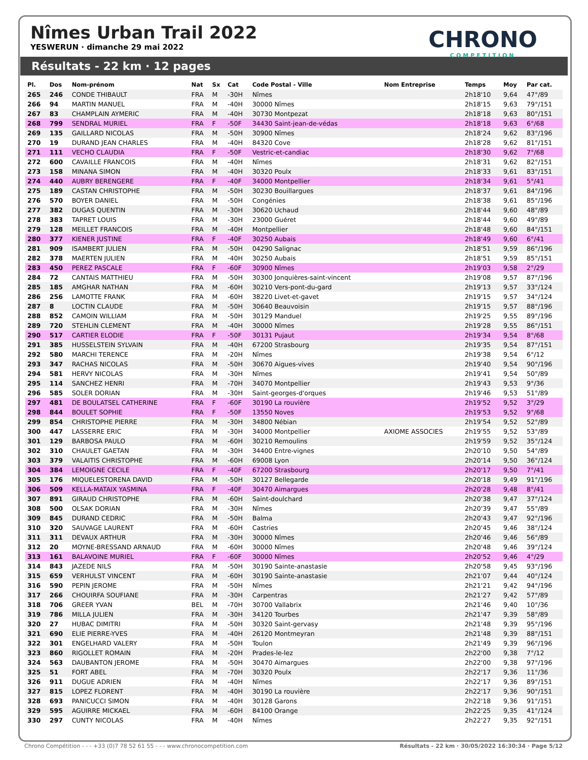Nîmes Urban Trail 2022
YESWERUN · dimanche 29 mai 2022
CHRONO
COMPETITION
Résultats - 22 km · 12 pages
| Pl. | Dos | Nom-prénom | Nat | Sx | Cat | Code Postal - Ville | Nom Entreprise | Temps | Moy | Par cat. |
| --- | --- | --- | --- | --- | --- | --- | --- | --- | --- | --- |
| 265 | 246 | CONDE THIBAULT | FRA | M | -30H | Nîmes | | 2h18'10 | 9,64 | 47°/89 |
| 266 | 94 | MARTIN MANUEL | FRA | M | -40H | 30000 Nîmes | | 2h18'15 | 9,63 | 79°/151 |
| 267 | 83 | CHAMPLAIN AYMERIC | FRA | M | -40H | 30730 Montpezat | | 2h18'18 | 9,63 | 80°/151 |
| 268 | 799 | SENDRAL MURIEL | FRA | F | -50F | 34430 Saint-jean-de-védas | | 2h18'18 | 9,63 | 6°/68 |
| 269 | 135 | GAILLARD NICOLAS | FRA | M | -50H | 30900 Nîmes | | 2h18'24 | 9,62 | 83°/196 |
| 270 | 19 | DURAND JEAN CHARLES | FRA | M | -40H | 84320 Cove | | 2h18'28 | 9,62 | 81°/151 |
| 271 | 111 | VECHO CLAUDIA | FRA | F | -50F | Vestric-et-candiac | | 2h18'30 | 9,62 | 7°/68 |
| 272 | 600 | CAVAILLE FRANCOIS | FRA | M | -40H | Nîmes | | 2h18'31 | 9,62 | 82°/151 |
| 273 | 158 | MINANA SIMON | FRA | M | -40H | 30320 Poulx | | 2h18'33 | 9,61 | 83°/151 |
| 274 | 440 | AUBRY BERENGERE | FRA | F | -40F | 34000 Montpellier | | 2h18'34 | 9,61 | 5°/41 |
| 275 | 189 | CASTAN CHRISTOPHE | FRA | M | -50H | 30230 Bouillargues | | 2h18'37 | 9,61 | 84°/196 |
| 276 | 570 | BOYER DANIEL | FRA | M | -50H | Congénies | | 2h18'38 | 9,61 | 85°/196 |
| 277 | 382 | DUGAS QUENTIN | FRA | M | -30H | 30620 Uchaud | | 2h18'44 | 9,60 | 48°/89 |
| 278 | 383 | TAPRET LOUIS | FRA | M | -30H | 23000 Guéret | | 2h18'44 | 9,60 | 49°/89 |
| 279 | 128 | MEILLET FRANCOIS | FRA | M | -40H | Montpellier | | 2h18'48 | 9,60 | 84°/151 |
| 280 | 377 | KIENER JUSTINE | FRA | F | -40F | 30250 Aubais | | 2h18'49 | 9,60 | 6°/41 |
| 281 | 909 | ISAMBERT JULIEN | FRA | M | -50H | 04290 Salignac | | 2h18'51 | 9,59 | 86°/196 |
| 282 | 378 | MAERTEN JULIEN | FRA | M | -40H | 30250 Aubais | | 2h18'51 | 9,59 | 85°/151 |
| 283 | 450 | PEREZ PASCALE | FRA | F | -60F | 30900 Nîmes | | 2h19'03 | 9,58 | 2°/29 |
| 284 | 72 | CANTAIS MATTHIEU | FRA | M | -50H | 30300 Jonquières-saint-vincent | | 2h19'08 | 9,57 | 87°/196 |
| 285 | 185 | AMGHAR NATHAN | FRA | M | -60H | 30210 Vers-pont-du-gard | | 2h19'13 | 9,57 | 33°/124 |
| 286 | 256 | LAMOTTE FRANK | FRA | M | -60H | 38220 Livet-et-gavet | | 2h19'15 | 9,57 | 34°/124 |
| 287 | 8 | LOCTIN CLAUDE | FRA | M | -50H | 30640 Beauvoisin | | 2h19'15 | 9,57 | 88°/196 |
| 288 | 852 | CAMOIN WILLIAM | FRA | M | -50H | 30129 Manduel | | 2h19'25 | 9,55 | 89°/196 |
| 289 | 720 | STEHLIN CLEMENT | FRA | M | -40H | 30000 Nîmes | | 2h19'28 | 9,55 | 86°/151 |
| 290 | 517 | CARTIER ELODIE | FRA | F | -50F | 30131 Pujaut | | 2h19'34 | 9,54 | 8°/68 |
| 291 | 385 | HUSSELSTEIN SYLVAIN | FRA | M | -40H | 67200 Strasbourg | | 2h19'35 | 9,54 | 87°/151 |
| 292 | 580 | MARCHI TERENCE | FRA | M | -20H | Nîmes | | 2h19'38 | 9,54 | 6°/12 |
| 293 | 347 | RACHAS NICOLAS | FRA | M | -50H | 30670 Aigues-vives | | 2h19'40 | 9,54 | 90°/196 |
| 294 | 581 | HERVY NICOLAS | FRA | M | -30H | Nîmes | | 2h19'41 | 9,54 | 50°/89 |
| 295 | 114 | SANCHEZ HENRI | FRA | M | -70H | 34070 Montpellier | | 2h19'43 | 9,53 | 9°/36 |
| 296 | 585 | SOLER DORIAN | FRA | M | -30H | Saint-georges-d'orques | | 2h19'46 | 9,53 | 51°/89 |
| 297 | 481 | DE BOULATSEL CATHERINE | FRA | F | -60F | 30190 La rouvière | | 2h19'52 | 9,52 | 3°/29 |
| 298 | 844 | BOULET SOPHIE | FRA | F | -50F | 13550 Noves | | 2h19'53 | 9,52 | 9°/68 |
| 299 | 854 | CHRISTOPHE PIERRE | FRA | M | -30H | 34800 Nébian | | 2h19'54 | 9,52 | 52°/89 |
| 300 | 447 | LASSERRE ERIC | FRA | M | -30H | 34000 Montpellier | AXIOME ASSOCIES | 2h19'55 | 9,52 | 53°/89 |
| 301 | 129 | BARBOSA PAULO | FRA | M | -60H | 30210 Remoulins | | 2h19'59 | 9,52 | 35°/124 |
| 302 | 310 | CHAULET GAETAN | FRA | M | -30H | 34400 Entre-vignes | | 2h20'10 | 9,50 | 54°/89 |
| 303 | 379 | VALAITIS CHRISTOPHE | FRA | M | -60H | 69008 Lyon | | 2h20'14 | 9,50 | 36°/124 |
| 304 | 384 | LEMOIGNE CECILE | FRA | F | -40F | 67200 Strasbourg | | 2h20'17 | 9,50 | 7°/41 |
| 305 | 176 | MIQUELESTORENA DAVID | FRA | M | -50H | 30127 Bellegarde | | 2h20'18 | 9,49 | 91°/196 |
| 306 | 509 | KELLA-MATAIX YASMINA | FRA | F | -40F | 30470 Aimargues | | 2h20'28 | 9,48 | 8°/41 |
| 307 | 891 | GIRAUD CHRISTOPHE | FRA | M | -60H | Saint-doulchard | | 2h20'38 | 9,47 | 37°/124 |
| 308 | 500 | OLSAK DORIAN | FRA | M | -30H | Nîmes | | 2h20'39 | 9,47 | 55°/89 |
| 309 | 845 | DURAND CEDRIC | FRA | M | -50H | Balma | | 2h20'43 | 9,47 | 92°/196 |
| 310 | 320 | SAUVAGE LAURENT | FRA | M | -60H | Castries | | 2h20'45 | 9,46 | 38°/124 |
| 311 | 311 | DEVAUX ARTHUR | FRA | M | -30H | 30000 Nîmes | | 2h20'46 | 9,46 | 56°/89 |
| 312 | 20 | MOYNE-BRESSAND ARNAUD | FRA | M | -60H | 30000 Nîmes | | 2h20'48 | 9,46 | 39°/124 |
| 313 | 161 | BALAVOINE MURIEL | FRA | F | -60F | 30000 Nîmes | | 2h20'52 | 9,46 | 4°/29 |
| 314 | 843 | JAZEDE NILS | FRA | M | -50H | 30190 Sainte-anastasie | | 2h20'58 | 9,45 | 93°/196 |
| 315 | 659 | VERHULST VINCENT | FRA | M | -60H | 30190 Sainte-anastasie | | 2h21'07 | 9,44 | 40°/124 |
| 316 | 590 | PEPIN JEROME | FRA | M | -50H | Nîmes | | 2h21'21 | 9,42 | 94°/196 |
| 317 | 266 | CHOUIRFA SOUFIANE | FRA | M | -30H | Carpentras | | 2h21'27 | 9,42 | 57°/89 |
| 318 | 706 | GREER YVAN | BEL | M | -70H | 30700 Vallabrix | | 2h21'46 | 9,40 | 10°/36 |
| 319 | 786 | MILLA JULIEN | FRA | M | -30H | 34120 Tourbes | | 2h21'47 | 9,39 | 58°/89 |
| 320 | 27 | HUBAC DIMITRI | FRA | M | -50H | 30320 Saint-gervasy | | 2h21'48 | 9,39 | 95°/196 |
| 321 | 690 | ELIE PIERRE-YVES | FRA | M | -40H | 26120 Montmeyran | | 2h21'48 | 9,39 | 88°/151 |
| 322 | 301 | ENGELHARD VALERY | FRA | M | -50H | Toulon | | 2h21'49 | 9,39 | 96°/196 |
| 323 | 860 | RIGOLLET ROMAIN | FRA | M | -20H | Prades-le-lez | | 2h22'00 | 9,38 | 7°/12 |
| 324 | 563 | DAUBANTON JEROME | FRA | M | -50H | 30470 Aimargues | | 2h22'00 | 9,38 | 97°/196 |
| 325 | 51 | FORT ABEL | FRA | M | -70H | 30320 Poulx | | 2h22'17 | 9,36 | 11°/36 |
| 326 | 911 | DUGUE ADRIEN | FRA | M | -40H | Nîmes | | 2h22'17 | 9,36 | 89°/151 |
| 327 | 815 | LOPEZ FLORENT | FRA | M | -40H | 30190 La rouvière | | 2h22'17 | 9,36 | 90°/151 |
| 328 | 693 | PANICUCCI SIMON | FRA | M | -40H | 30128 Garons | | 2h22'18 | 9,36 | 91°/151 |
| 329 | 595 | AGUIRRE MICKAEL | FRA | M | -60H | 84100 Orange | | 2h22'25 | 9,35 | 41°/124 |
| 330 | 297 | CUNTY NICOLAS | FRA | M | -40H | Nîmes | | 2h22'27 | 9,35 | 92°/151 |
Chrono Compétition - - - +33 (0)7 78 52 61 55 - - - www.chronocompetition.com Résultats - 22 km · 30/05/2022 16:30:34 · Page 5/12